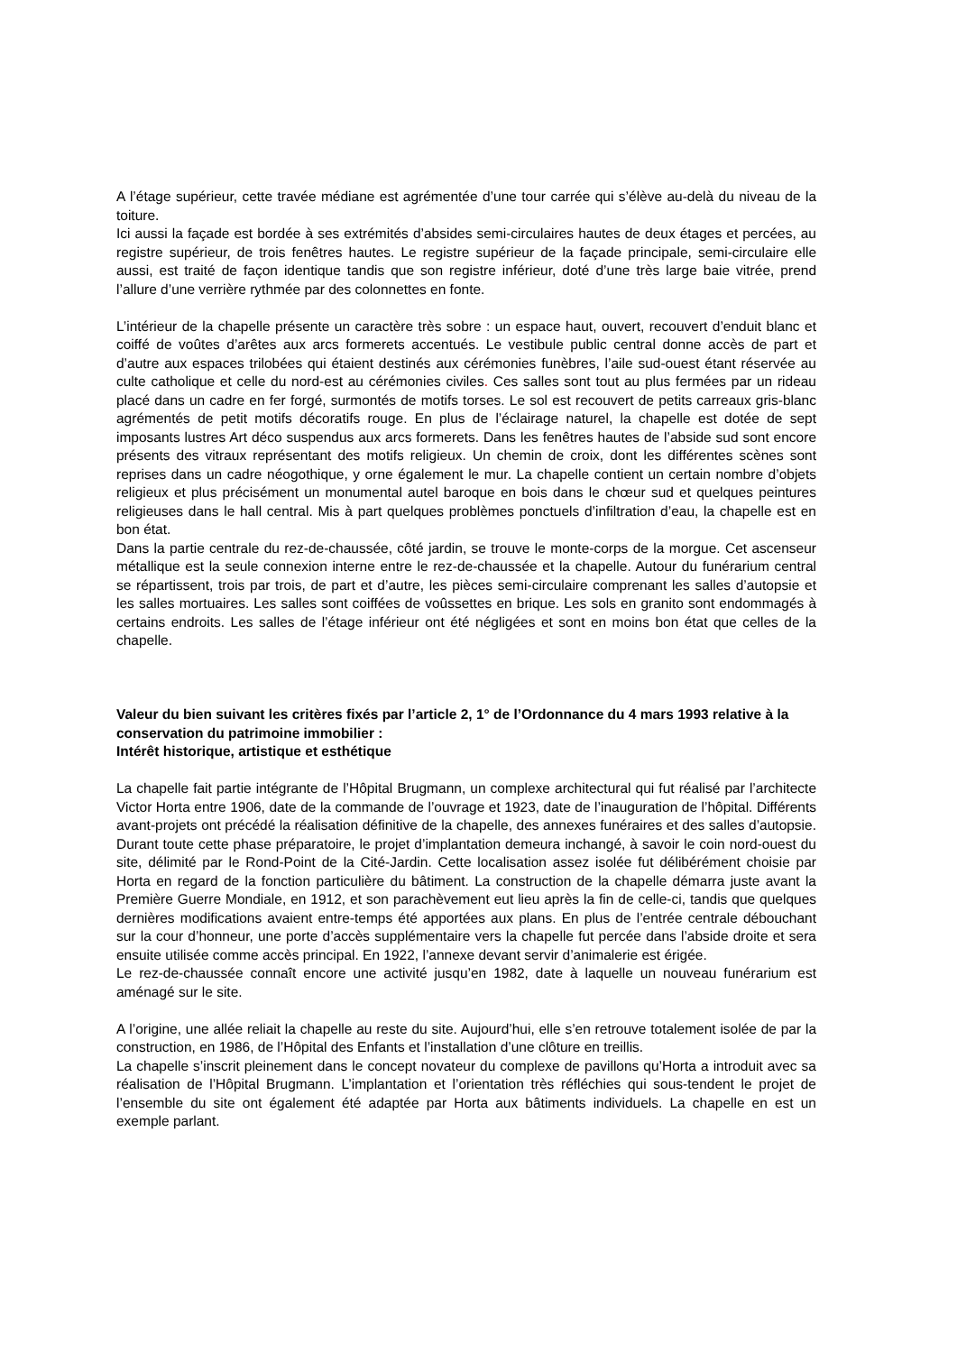A l’étage supérieur, cette travée médiane est agrémentée d’une tour carrée qui s’élève au-delà du niveau de la toiture.
Ici aussi la façade est bordée à ses extrémités d’absides semi-circulaires hautes de deux étages et percées, au registre supérieur, de trois fenêtres hautes. Le registre supérieur de la façade principale, semi-circulaire elle aussi, est traité de façon identique tandis que son registre inférieur, doté d’une très large baie vitrée, prend l’allure d’une verrière rythmée par des colonnettes en fonte.
L’intérieur de la chapelle présente un caractère très sobre : un espace haut, ouvert, recouvert d’enduit blanc et coiffé de voûtes d’arêtes aux arcs formerets accentués. Le vestibule public central donne accès de part et d’autre aux espaces trilobées qui étaient destinés aux cérémonies funèbres, l’aile sud-ouest étant réservée au culte catholique et celle du nord-est au cérémonies civiles. Ces salles sont tout au plus fermées par un rideau placé dans un cadre en fer forgé, surmontés de motifs torses. Le sol est recouvert de petits carreaux gris-blanc agrémentés de petit motifs décoratifs rouge. En plus de l’éclairage naturel, la chapelle est dotée de sept imposants lustres Art déco suspendus aux arcs formerets. Dans les fenêtres hautes de l’abside sud sont encore présents des vitraux représentant des motifs religieux. Un chemin de croix, dont les différentes scènes sont reprises dans un cadre néogothique, y orne également le mur. La chapelle contient un certain nombre d’objets religieux et plus précisément un monumental autel baroque en bois dans le chœur sud et quelques peintures religieuses dans le hall central. Mis à part quelques problèmes ponctuels d’infiltration d’eau, la chapelle est en bon état.
Dans la partie centrale du rez-de-chaussée, côté jardin, se trouve le monte-corps de la morgue. Cet ascenseur métallique est la seule connexion interne entre le rez-de-chaussée et la chapelle. Autour du funérarium central se répartissent, trois par trois, de part et d’autre, les pièces semi-circulaire comprenant les salles d’autopsie et les salles mortuaires. Les salles sont coiffées de voûssettes en brique. Les sols en granito sont endommagés à certains endroits. Les salles de l’étage inférieur ont été négligées et sont en moins bon état que celles de la chapelle.
Valeur du bien suivant les critères fixés par l’article 2, 1° de l’Ordonnance du 4 mars 1993 relative à la conservation du patrimoine immobilier :
Intérêt historique, artistique et esthétique
La chapelle fait partie intégrante de l’Hôpital Brugmann, un complexe architectural qui fut réalisé par l’architecte Victor Horta entre 1906, date de la commande de l’ouvrage et 1923, date de l’inauguration de l’hôpital. Différents avant-projets ont précédé la réalisation définitive de la chapelle, des annexes funéraires et des salles d’autopsie. Durant toute cette phase préparatoire, le projet d’implantation demeura inchangé, à savoir le coin nord-ouest du site, délimité par le Rond-Point de la Cité-Jardin. Cette localisation assez isolée fut délibérément choisie par Horta en regard de la fonction particulière du bâtiment. La construction de la chapelle démarra juste avant la Première Guerre Mondiale, en 1912, et son parachèvement eut lieu après la fin de celle-ci, tandis que quelques dernières modifications avaient entre-temps été apportées aux plans. En plus de l’entrée centrale débouchant sur la cour d’honneur, une porte d’accès supplémentaire vers la chapelle fut percée dans l’abside droite et sera ensuite utilisée comme accès principal. En 1922, l’annexe devant servir d’animalerie est érigée.
Le rez-de-chaussée connaît encore une activité jusqu’en 1982, date à laquelle un nouveau funérarium est aménagé sur le site.
A l’origine, une allée reliait la chapelle au reste du site. Aujourd’hui, elle s’en retrouve totalement isolée de par la construction, en 1986, de l’Hôpital des Enfants et l’installation d’une clôture en treillis.
La chapelle s’inscrit pleinement dans le concept novateur du complexe de pavillons qu’Horta a introduit avec sa réalisation de l’Hôpital Brugmann. L’implantation et l’orientation très réfléchies qui sous-tendent le projet de l’ensemble du site ont également été adaptée par Horta aux bâtiments individuels. La chapelle en est un exemple parlant.